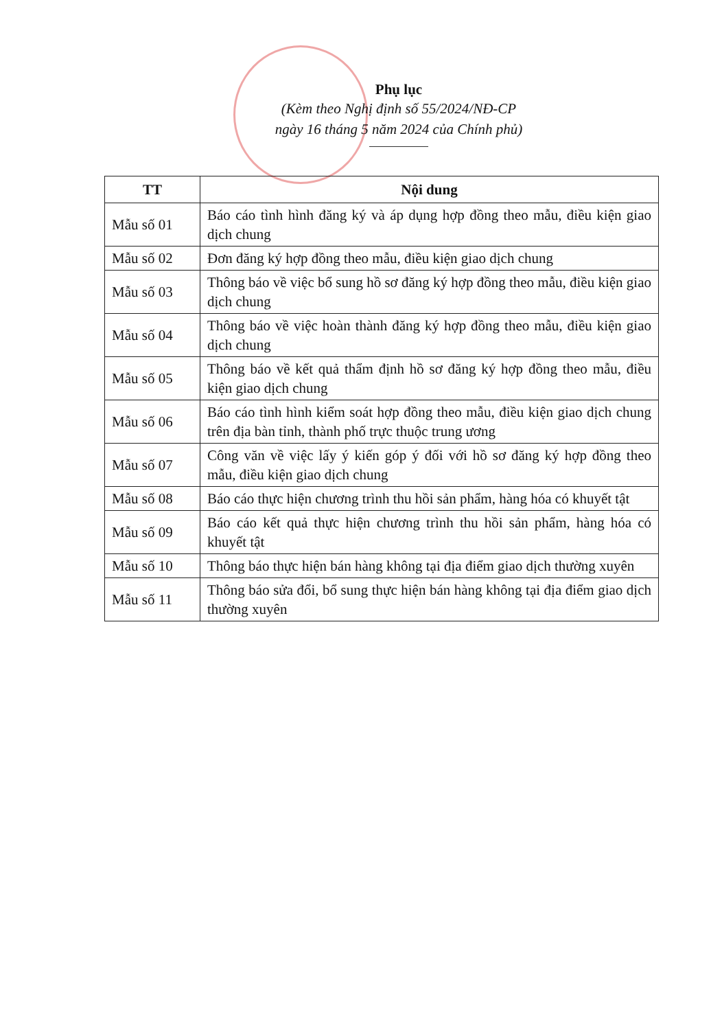Phụ lục
(Kèm theo Nghị định số 55/2024/NĐ-CP
ngày 16 tháng 5 năm 2024 của Chính phủ)
| TT | Nội dung |
| --- | --- |
| Mẫu số 01 | Báo cáo tình hình đăng ký và áp dụng hợp đồng theo mẫu, điều kiện giao dịch chung |
| Mẫu số 02 | Đơn đăng ký hợp đồng theo mẫu, điều kiện giao dịch chung |
| Mẫu số 03 | Thông báo về việc bổ sung hồ sơ đăng ký hợp đồng theo mẫu, điều kiện giao dịch chung |
| Mẫu số 04 | Thông báo về việc hoàn thành đăng ký hợp đồng theo mẫu, điều kiện giao dịch chung |
| Mẫu số 05 | Thông báo về kết quả thẩm định hồ sơ đăng ký hợp đồng theo mẫu, điều kiện giao dịch chung |
| Mẫu số 06 | Báo cáo tình hình kiểm soát hợp đồng theo mẫu, điều kiện giao dịch chung trên địa bàn tỉnh, thành phố trực thuộc trung ương |
| Mẫu số 07 | Công văn về việc lấy ý kiến góp ý đối với hồ sơ đăng ký hợp đồng theo mẫu, điều kiện giao dịch chung |
| Mẫu số 08 | Báo cáo thực hiện chương trình thu hồi sản phẩm, hàng hóa có khuyết tật |
| Mẫu số 09 | Báo cáo kết quả thực hiện chương trình thu hồi sản phẩm, hàng hóa có khuyết tật |
| Mẫu số 10 | Thông báo thực hiện bán hàng không tại địa điểm giao dịch thường xuyên |
| Mẫu số 11 | Thông báo sửa đổi, bổ sung thực hiện bán hàng không tại địa điểm giao dịch thường xuyên |